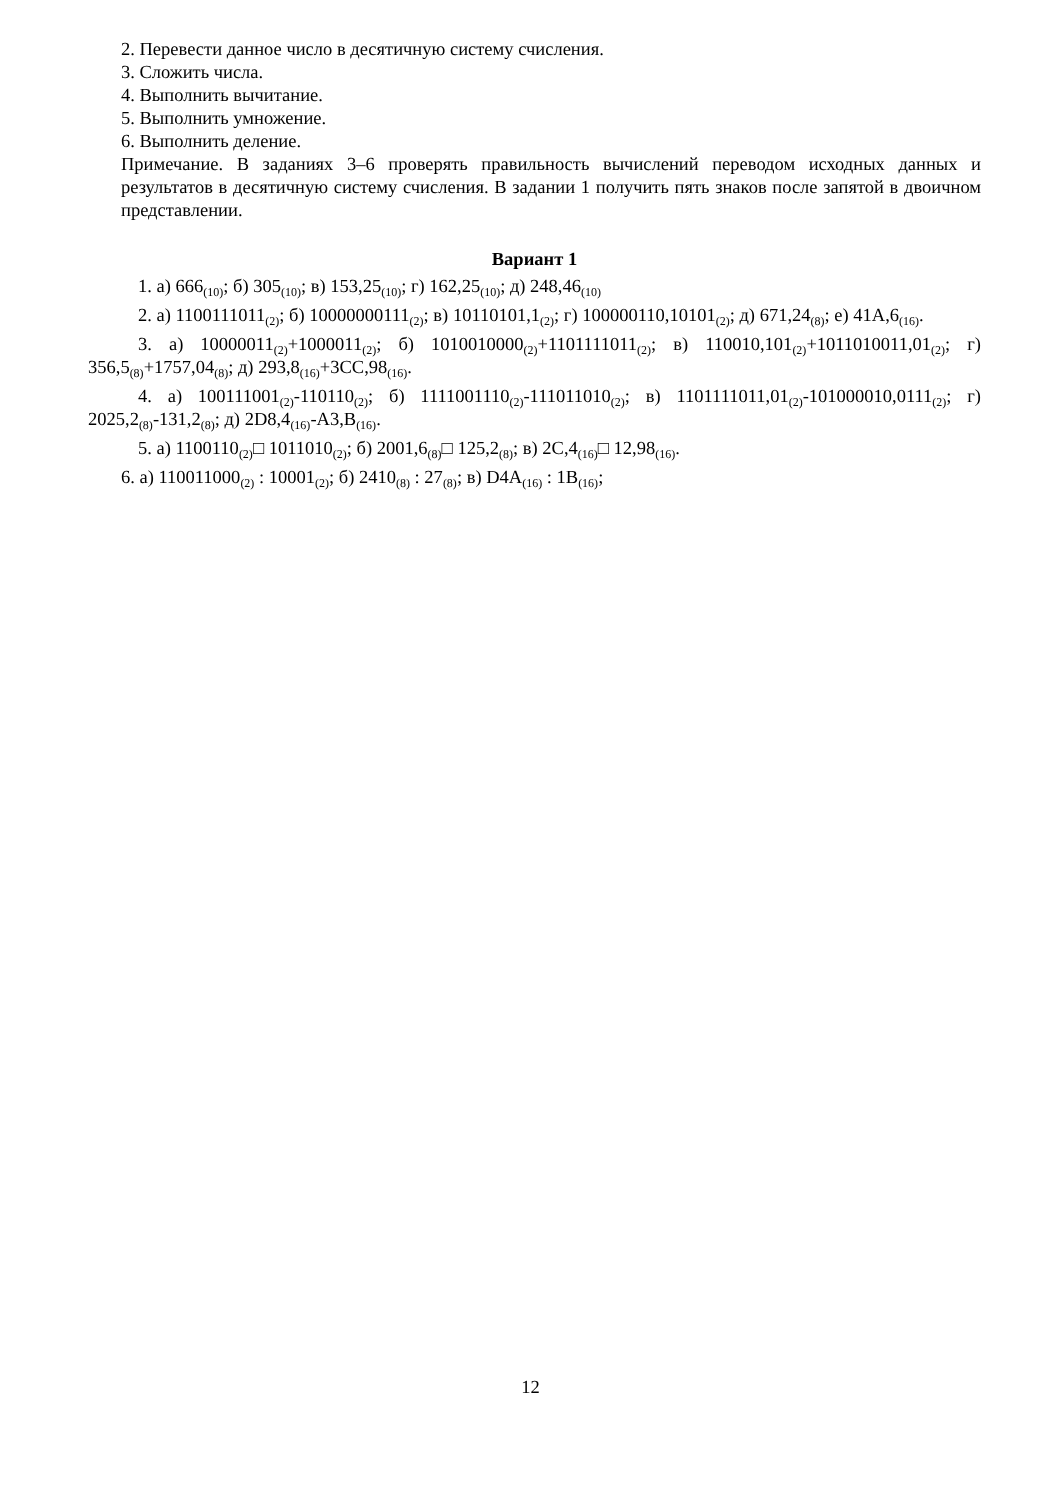2. Перевести данное число в десятичную систему счисления.
3. Сложить числа.
4. Выполнить вычитание.
5. Выполнить умножение.
6. Выполнить деление.
Примечание. В заданиях 3–6 проверять правильность вычислений переводом исходных данных и результатов в десятичную систему счисления. В задании 1 получить пять знаков после запятой в двоичном представлении.
Вариант 1
1. а) 666<sub>(10)</sub>; б) 305<sub>(10)</sub>; в) 153,25<sub>(10)</sub>; г) 162,25<sub>(10)</sub>; д) 248,46<sub>(10)</sub>
2. а) 1100111011<sub>(2)</sub>; б) 10000000111<sub>(2)</sub>; в) 10110101,1<sub>(2)</sub>; г) 100000110,10101<sub>(2)</sub>; д) 671,24<sub>(8)</sub>; е) 41A,6<sub>(16)</sub>.
3. а) 10000011<sub>(2)</sub>+1000011<sub>(2)</sub>; б) 1010010000<sub>(2)</sub>+1101111011<sub>(2)</sub>; в) 110010,101<sub>(2)</sub>+1011010011,01<sub>(2)</sub>; г) 356,5<sub>(8)</sub>+1757,04<sub>(8)</sub>; д) 293,8<sub>(16)</sub>+3CC,98<sub>(16)</sub>.
4. а) 100111001<sub>(2)</sub>-110110<sub>(2)</sub>; б) 1111001110<sub>(2)</sub>-111011010<sub>(2)</sub>; в) 1101111011,01<sub>(2)</sub>-101000010,0111<sub>(2)</sub>; г) 2025,2<sub>(8)</sub>-131,2<sub>(8)</sub>; д) 2D8,4<sub>(16)</sub>-A3,B<sub>(16)</sub>.
5. а) 1100110<sub>(2)</sub>□ 1011010<sub>(2)</sub>; б) 2001,6<sub>(8)</sub>□ 125,2<sub>(8)</sub>; в) 2C,4<sub>(16)</sub>□ 12,98<sub>(16)</sub>.
6. а) 110011000<sub>(2)</sub> : 10001<sub>(2)</sub>; б) 2410<sub>(8)</sub> : 27<sub>(8)</sub>; в) D4A<sub>(16)</sub> : 1B<sub>(16)</sub>;
12